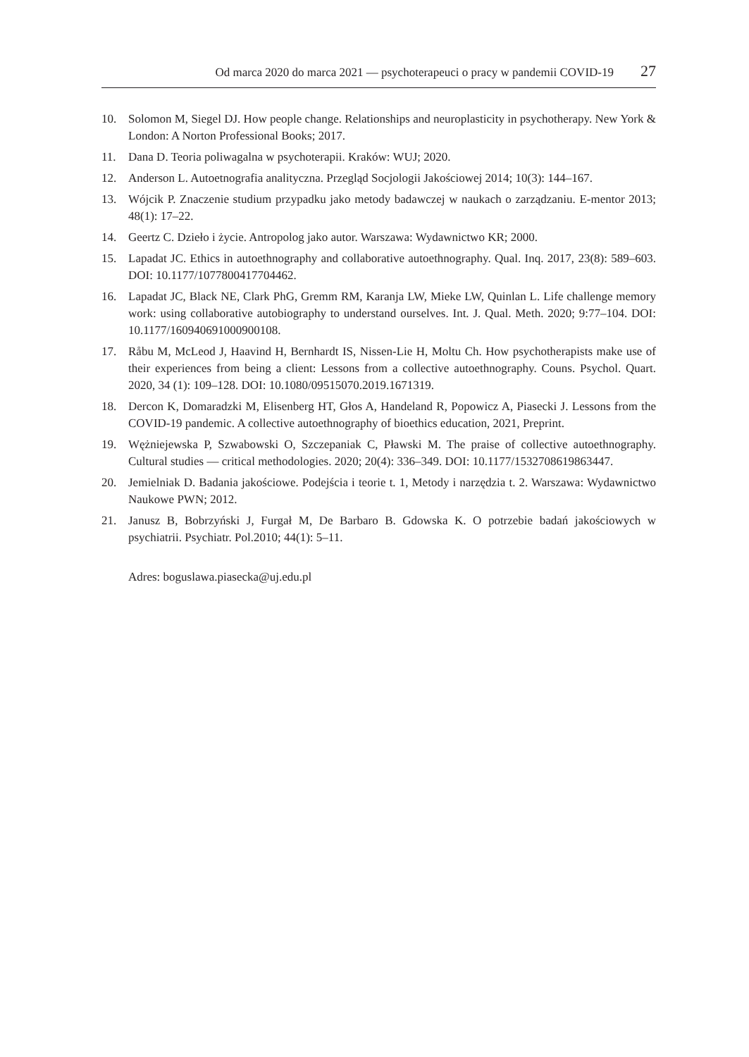Od marca 2020 do marca 2021 — psychoterapeuci o pracy w pandemii COVID-19 27
10. Solomon M, Siegel DJ. How people change. Relationships and neuroplasticity in psychotherapy. New York & London: A Norton Professional Books; 2017.
11. Dana D. Teoria poliwagalna w psychoterapii. Kraków: WUJ; 2020.
12. Anderson L. Autoetnografia analityczna. Przegląd Socjologii Jakościowej 2014; 10(3): 144–167.
13. Wójcik P. Znaczenie studium przypadku jako metody badawczej w naukach o zarządzaniu. E-mentor 2013; 48(1): 17–22.
14. Geertz C. Dzieło i życie. Antropolog jako autor. Warszawa: Wydawnictwo KR; 2000.
15. Lapadat JC. Ethics in autoethnography and collaborative autoethnography. Qual. Inq. 2017, 23(8): 589–603. DOI: 10.1177/1077800417704462.
16. Lapadat JC, Black NE, Clark PhG, Gremm RM, Karanja LW, Mieke LW, Quinlan L. Life challenge memory work: using collaborative autobiography to understand ourselves. Int. J. Qual. Meth. 2020; 9:77–104. DOI: 10.1177/160940691000900108.
17. Råbu M, McLeod J, Haavind H, Bernhardt IS, Nissen-Lie H, Moltu Ch. How psychotherapists make use of their experiences from being a client: Lessons from a collective autoethnography. Couns. Psychol. Quart. 2020, 34 (1): 109–128. DOI: 10.1080/09515070.2019.1671319.
18. Dercon K, Domaradzki M, Elisenberg HT, Głos A, Handeland R, Popowicz A, Piasecki J. Lessons from the COVID-19 pandemic. A collective autoethnography of bioethics education, 2021, Preprint.
19. Wężniejewska P, Szwabowski O, Szczepaniak C, Pławski M. The praise of collective autoethnography. Cultural studies — critical methodologies. 2020; 20(4): 336–349. DOI: 10.1177/1532708619863447.
20. Jemielniak D. Badania jakościowe. Podejścia i teorie t. 1, Metody i narzędzia t. 2. Warszawa: Wydawnictwo Naukowe PWN; 2012.
21. Janusz B, Bobrzyński J, Furgał M, De Barbaro B. Gdowska K. O potrzebie badań jakościowych w psychiatrii. Psychiatr. Pol.2010; 44(1): 5–11.
Adres: boguslawa.piasecka@uj.edu.pl